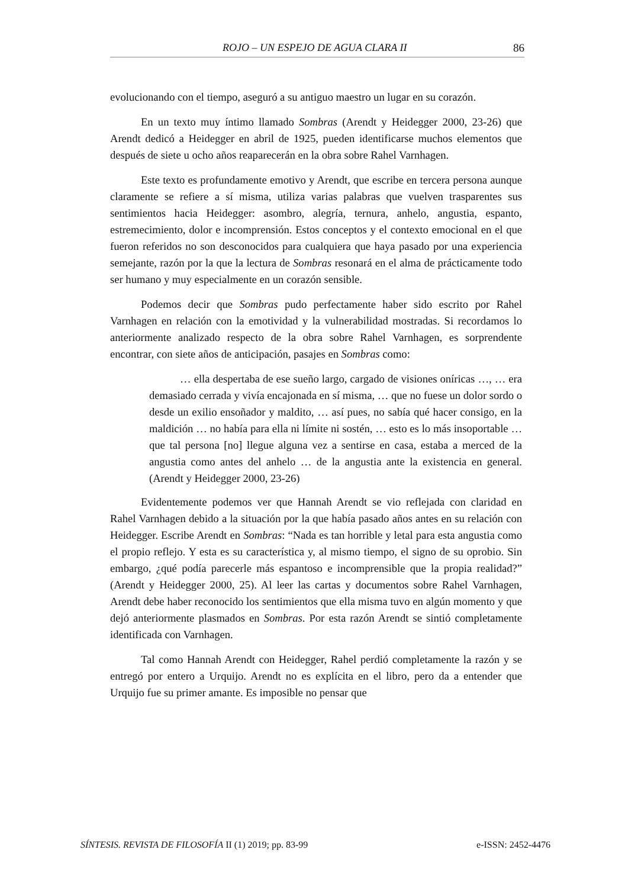ROJO – UN ESPEJO DE AGUA CLARA II 86
evolucionando con el tiempo, aseguró a su antiguo maestro un lugar en su corazón.
En un texto muy íntimo llamado Sombras (Arendt y Heidegger 2000, 23-26) que Arendt dedicó a Heidegger en abril de 1925, pueden identificarse muchos elementos que después de siete u ocho años reaparecerán en la obra sobre Rahel Varnhagen.
Este texto es profundamente emotivo y Arendt, que escribe en tercera persona aunque claramente se refiere a sí misma, utiliza varias palabras que vuelven trasparentes sus sentimientos hacia Heidegger: asombro, alegría, ternura, anhelo, angustia, espanto, estremecimiento, dolor e incomprensión. Estos conceptos y el contexto emocional en el que fueron referidos no son desconocidos para cualquiera que haya pasado por una experiencia semejante, razón por la que la lectura de Sombras resonará en el alma de prácticamente todo ser humano y muy especialmente en un corazón sensible.
Podemos decir que Sombras pudo perfectamente haber sido escrito por Rahel Varnhagen en relación con la emotividad y la vulnerabilidad mostradas. Si recordamos lo anteriormente analizado respecto de la obra sobre Rahel Varnhagen, es sorprendente encontrar, con siete años de anticipación, pasajes en Sombras como:
… ella despertaba de ese sueño largo, cargado de visiones oníricas …, … era demasiado cerrada y vivía encajonada en sí misma, … que no fuese un dolor sordo o desde un exilio ensoñador y maldito, … así pues, no sabía qué hacer consigo, en la maldición … no había para ella ni límite ni sostén, … esto es lo más insoportable … que tal persona [no] llegue alguna vez a sentirse en casa, estaba a merced de la angustia como antes del anhelo … de la angustia ante la existencia en general. (Arendt y Heidegger 2000, 23-26)
Evidentemente podemos ver que Hannah Arendt se vio reflejada con claridad en Rahel Varnhagen debido a la situación por la que había pasado años antes en su relación con Heidegger. Escribe Arendt en Sombras: “Nada es tan horrible y letal para esta angustia como el propio reflejo. Y esta es su característica y, al mismo tiempo, el signo de su oprobio. Sin embargo, ¿qué podía parecerle más espantoso e incomprensible que la propia realidad?” (Arendt y Heidegger 2000, 25). Al leer las cartas y documentos sobre Rahel Varnhagen, Arendt debe haber reconocido los sentimientos que ella misma tuvo en algún momento y que dejó anteriormente plasmados en Sombras. Por esta razón Arendt se sintió completamente identificada con Varnhagen.
Tal como Hannah Arendt con Heidegger, Rahel perdió completamente la razón y se entregó por entero a Urquijo. Arendt no es explícita en el libro, pero da a entender que Urquijo fue su primer amante. Es imposible no pensar que
SÍNTESIS. REVISTA DE FILOSOFÍA II (1) 2019; pp. 83-99 e-ISSN: 2452-4476